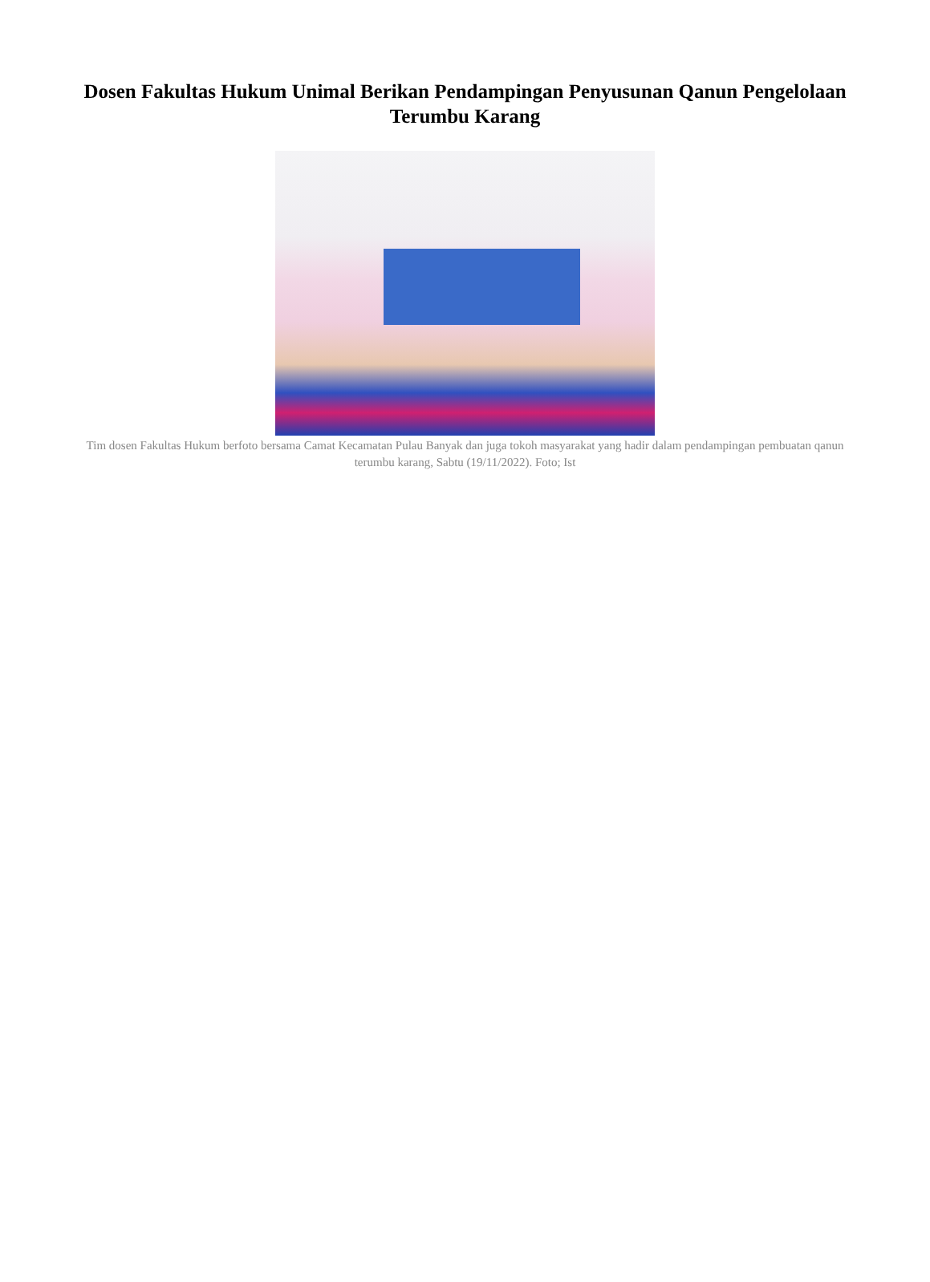Dosen Fakultas Hukum Unimal Berikan Pendampingan Penyusunan Qanun Pengelolaan Terumbu Karang
Tim dosen Fakultas Hukum berfoto bersama Camat Kecamatan Pulau Banyak dan juga tokoh masyarakat yang hadir dalam pendampingan pembuatan qanun terumbu karang, Sabtu (19/11/2022). Foto; Ist